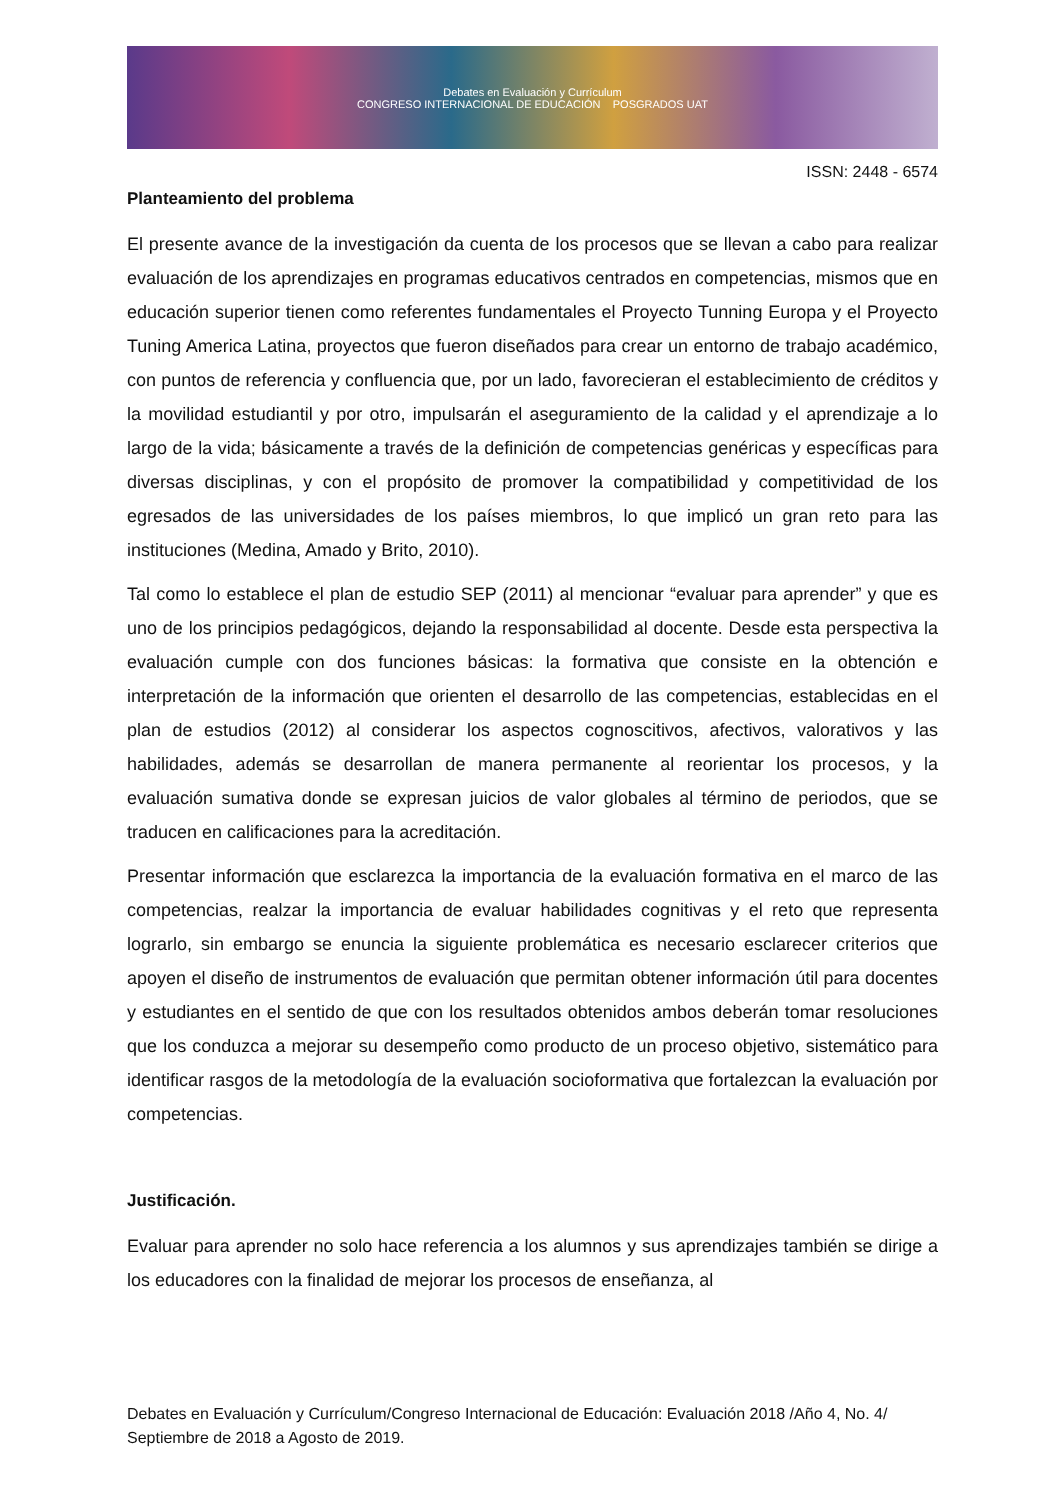Debates en Evaluación y Currículum
CONGRESO INTERNACIONAL DE EDUCACIÓN POSGRADOS UAT
ISSN: 2448 - 6574
Planteamiento del problema
El presente avance de la investigación da cuenta de los procesos que se llevan a cabo para realizar evaluación de los aprendizajes en programas educativos centrados en competencias, mismos que en educación superior tienen como referentes fundamentales el Proyecto Tunning Europa y el Proyecto Tuning America Latina, proyectos que fueron diseñados para crear un entorno de trabajo académico, con puntos de referencia y confluencia que, por un lado, favorecieran el establecimiento de créditos y la movilidad estudiantil y por otro, impulsarán el aseguramiento de la calidad y el aprendizaje a lo largo de la vida; básicamente a través de la definición de competencias genéricas y específicas para diversas disciplinas, y con el propósito de promover la compatibilidad y competitividad de los egresados de las universidades de los países miembros, lo que implicó un gran reto para las instituciones (Medina, Amado y Brito, 2010).
Tal como lo establece el plan de estudio SEP (2011) al mencionar “evaluar para aprender” y que es uno de los principios pedagógicos, dejando la responsabilidad al docente. Desde esta perspectiva la evaluación cumple con dos funciones básicas: la formativa que consiste en la obtención e interpretación de la información que orienten el desarrollo de las competencias, establecidas en el plan de estudios (2012) al considerar los aspectos cognoscitivos, afectivos, valorativos y las habilidades, además se desarrollan de manera permanente al reorientar los procesos, y la evaluación sumativa donde se expresan juicios de valor globales al término de periodos, que se traducen en calificaciones para la acreditación.
Presentar información que esclarezca la importancia de la evaluación formativa en el marco de las competencias, realzar la importancia de evaluar habilidades cognitivas y el reto que representa lograrlo, sin embargo se enuncia la siguiente problemática es necesario esclarecer criterios que apoyen el diseño de instrumentos de evaluación que permitan obtener información útil para docentes y estudiantes en el sentido de que con los resultados obtenidos ambos deberán tomar resoluciones que los conduzca a mejorar su desempeño como producto de un proceso objetivo, sistemático para identificar rasgos de la metodología de la evaluación socioformativa que fortalezcan la evaluación por competencias.
Justificación.
Evaluar para aprender no solo hace referencia a los alumnos y sus aprendizajes también se dirige a los educadores con la finalidad de mejorar los procesos de enseñanza, al
Debates en Evaluación y Currículum/Congreso Internacional de Educación: Evaluación 2018 /Año 4, No. 4/ Septiembre de 2018 a Agosto de 2019.